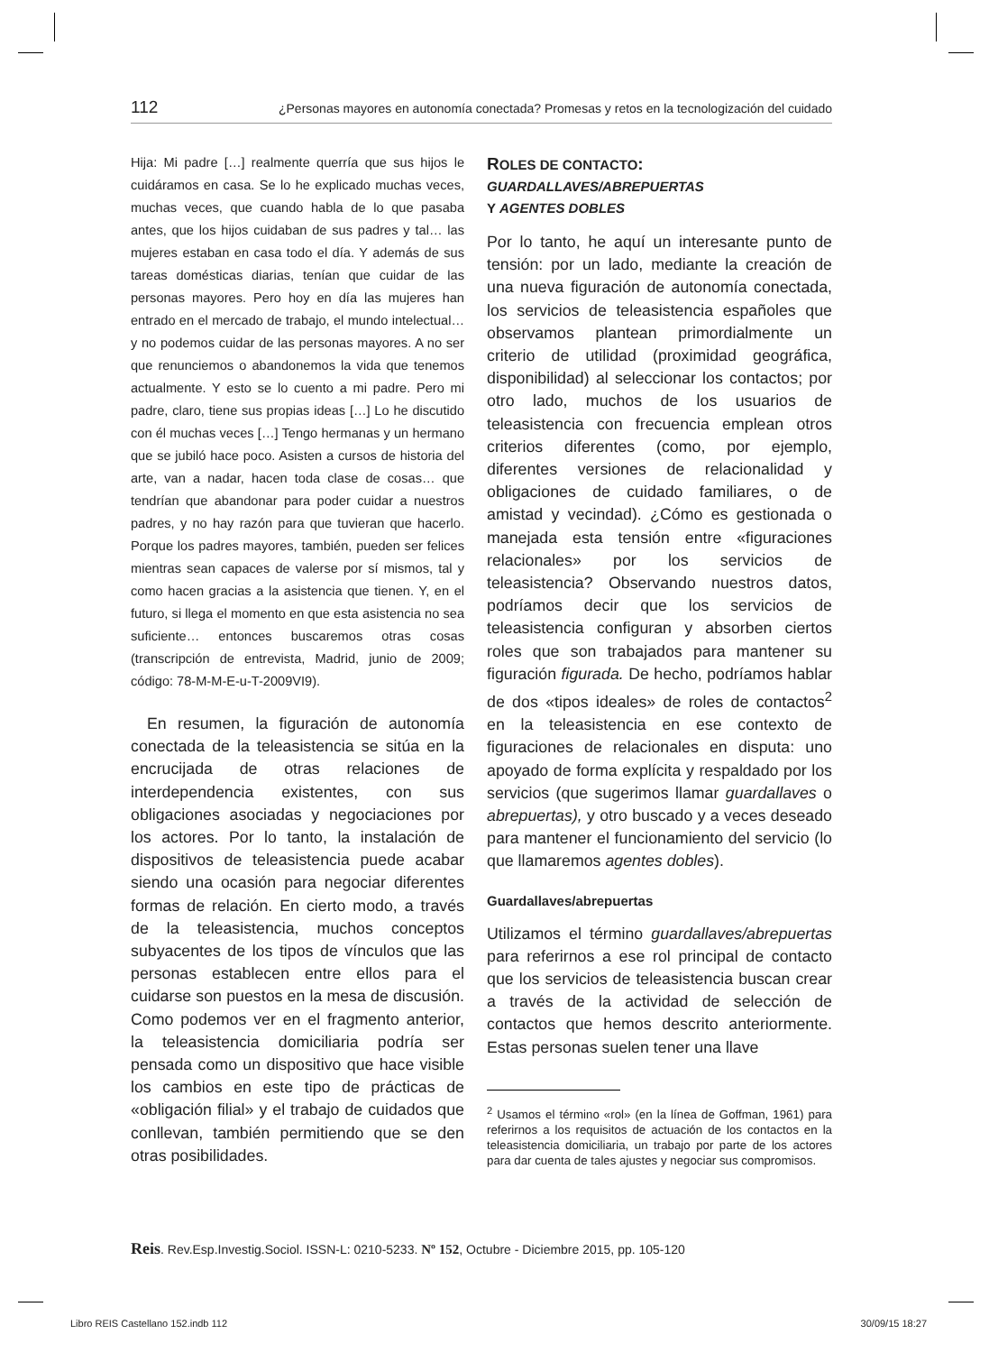112 ¿Personas mayores en autonomía conectada? Promesas y retos en la tecnologización del cuidado
Hija: Mi padre […] realmente querría que sus hijos le cuidáramos en casa. Se lo he explicado muchas veces, muchas veces, que cuando habla de lo que pasaba antes, que los hijos cuidaban de sus padres y tal… las mujeres estaban en casa todo el día. Y además de sus tareas domésticas diarias, tenían que cuidar de las personas mayores. Pero hoy en día las mujeres han entrado en el mercado de trabajo, el mundo intelectual… y no podemos cuidar de las personas mayores. A no ser que renunciemos o abandonemos la vida que tenemos actualmente. Y esto se lo cuento a mi padre. Pero mi padre, claro, tiene sus propias ideas […] Lo he discutido con él muchas veces […] Tengo hermanas y un hermano que se jubiló hace poco. Asisten a cursos de historia del arte, van a nadar, hacen toda clase de cosas… que tendrían que abandonar para poder cuidar a nuestros padres, y no hay razón para que tuvieran que hacerlo. Porque los padres mayores, también, pueden ser felices mientras sean capaces de valerse por sí mismos, tal y como hacen gracias a la asistencia que tienen. Y, en el futuro, si llega el momento en que esta asistencia no sea suficiente… entonces buscaremos otras cosas (transcripción de entrevista, Madrid, junio de 2009; código: 78-M-M-E-u-T-2009VI9).
En resumen, la figuración de autonomía conectada de la teleasistencia se sitúa en la encrucijada de otras relaciones de interdependencia existentes, con sus obligaciones asociadas y negociaciones por los actores. Por lo tanto, la instalación de dispositivos de teleasistencia puede acabar siendo una ocasión para negociar diferentes formas de relación. En cierto modo, a través de la teleasistencia, muchos conceptos subyacentes de los tipos de vínculos que las personas establecen entre ellos para el cuidarse son puestos en la mesa de discusión. Como podemos ver en el fragmento anterior, la teleasistencia domiciliaria podría ser pensada como un dispositivo que hace visible los cambios en este tipo de prácticas de «obligación filial» y el trabajo de cuidados que conllevan, también permitiendo que se den otras posibilidades.
ROLES DE CONTACTO:
GUARDALLAVES/ABREPUERTAS
Y AGENTES DOBLES
Por lo tanto, he aquí un interesante punto de tensión: por un lado, mediante la creación de una nueva figuración de autonomía conectada, los servicios de teleasistencia españoles que observamos plantean primordialmente un criterio de utilidad (proximidad geográfica, disponibilidad) al seleccionar los contactos; por otro lado, muchos de los usuarios de teleasistencia con frecuencia emplean otros criterios diferentes (como, por ejemplo, diferentes versiones de relacionalidad y obligaciones de cuidado familiares, o de amistad y vecindad). ¿Cómo es gestionada o manejada esta tensión entre «figuraciones relacionales» por los servicios de teleasistencia? Observando nuestros datos, podríamos decir que los servicios de teleasistencia configuran y absorben ciertos roles que son trabajados para mantener su figuración figurada. De hecho, podríamos hablar de dos «tipos ideales» de roles de contactos<sup>2</sup> en la teleasistencia en ese contexto de figuraciones de relacionales en disputa: uno apoyado de forma explícita y respaldado por los servicios (que sugerimos llamar guardallaves o abrepuertas), y otro buscado y a veces deseado para mantener el funcionamiento del servicio (lo que llamaremos agentes dobles).
Guardallaves/abrepuertas
Utilizamos el término guardallaves/abrepuertas para referirnos a ese rol principal de contacto que los servicios de teleasistencia buscan crear a través de la actividad de selección de contactos que hemos descrito anteriormente. Estas personas suelen tener una llave
<sup>2</sup> Usamos el término «rol» (en la línea de Goffman, 1961) para referirnos a los requisitos de actuación de los contactos en la teleasistencia domiciliaria, un trabajo por parte de los actores para dar cuenta de tales ajustes y negociar sus compromisos.
Reis. Rev.Esp.Investig.Sociol. ISSN-L: 0210-5233. Nº 152, Octubre - Diciembre 2015, pp. 105-120
Libro REIS Castellano 152.indb 112 30/09/15 18:27